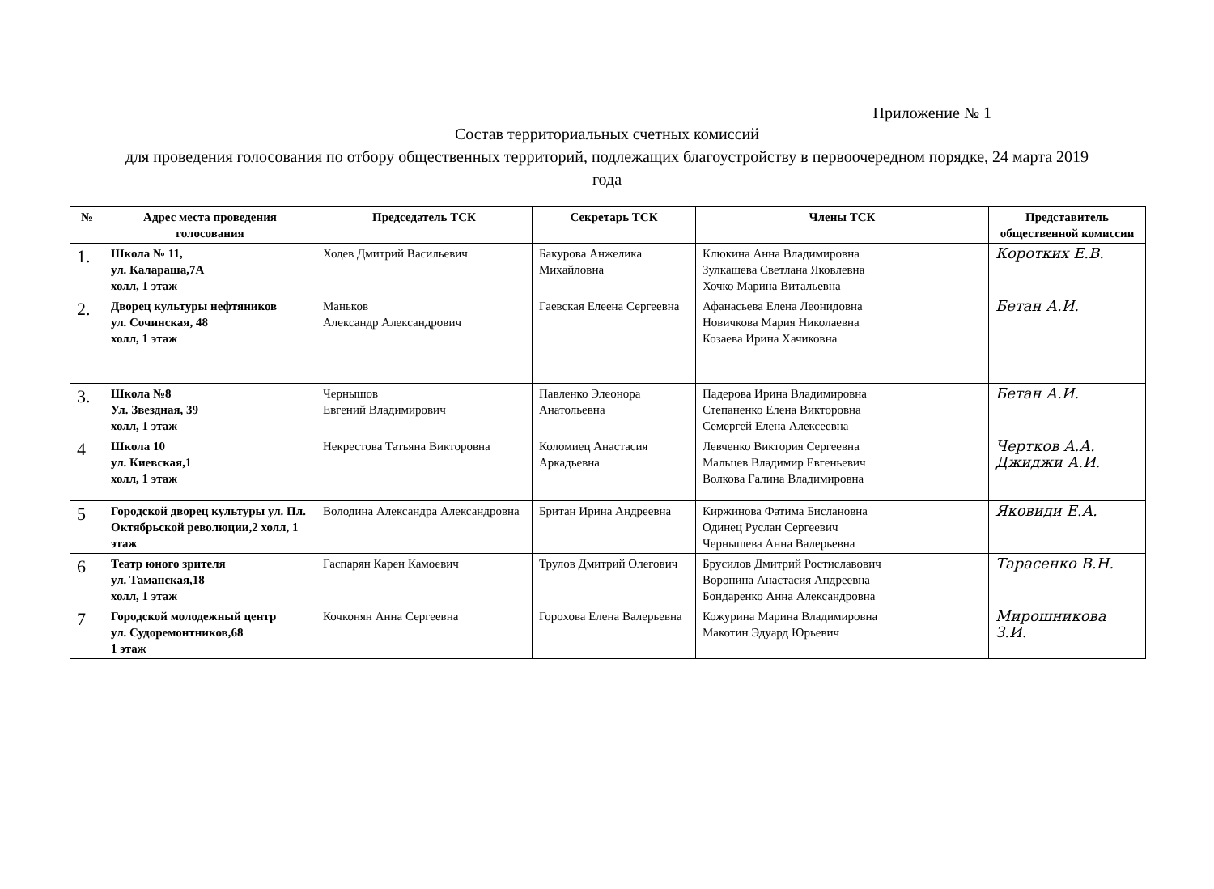Приложение № 1
Состав территориальных счетных комиссий
для проведения голосования по отбору общественных территорий, подлежащих благоустройству в первоочередном порядке, 24 марта 2019 года
| № | Адрес места проведения голосования | Председатель ТСК | Секретарь ТСК | Члены ТСК | Представитель общественной комиссии |
| --- | --- | --- | --- | --- | --- |
| 1. | Школа № 11, ул. Калараша,7А холл, 1 этаж | Ходев Дмитрий Васильевич | Бакурова Анжелика Михайловна | Клюкина Анна Владимировна Зулкашева Светлана Яковлевна Хочко Марина Витальевна | Коротких Е.В. |
| 2. | Дворец культуры нефтяников ул. Сочинская, 48 холл, 1 этаж | Маньков Александр Александрович | Гаевская Елеена Сергеевна | Афанасьева Елена Леонидовна Новичкова Мария Николаевна Козаева Ирина Хачиковна | Бетан А.И. |
| 3. | Школа №8 Ул. Звездная, 39 холл, 1 этаж | Чернышов Евгений Владимирович | Павленко Элеонора Анатольевна | Падерова Ирина Владимировна Степаненко Елена Викторовна Семергей Елена Алексеевна | Бетан А.И. |
| 4 | Школа 10 ул. Киевская,1 холл, 1 этаж | Некрестова Татьяна Викторовна | Коломиец Анастасия Аркадьевна | Левченко Виктория Сергеевна Мальцев Владимир Евгеньевич Волкова Галина Владимировна | Чертков А.А. Джиджи А.И. |
| 5 | Городской дворец культуры ул. Пл. Октябрьской революции,2 холл, 1 этаж | Володина Александра Александровна | Британ Ирина Андреевна | Киржинова Фатима Бислановна Одинец Руслан Сергеевич Чернышева Анна Валерьевна | Яковиди Е.А. |
| 6 | Театр юного зрителя ул. Таманская,18 холл, 1 этаж | Гаспарян Карен Камоевич | Трулов Дмитрий Олегович | Брусилов Дмитрий Ростиславович Воронина Анастасия Андреевна Бондаренко Анна Александровна | Тарасенко В.Н. |
| 7 | Городской молодежный центр ул. Судоремонтников,68 1 этаж | Кочконян Анна Сергеевна | Горохова Елена Валерьевна | Кожурина Марина Владимировна Макотин Эдуард Юрьевич | Мирошникова З.И. |